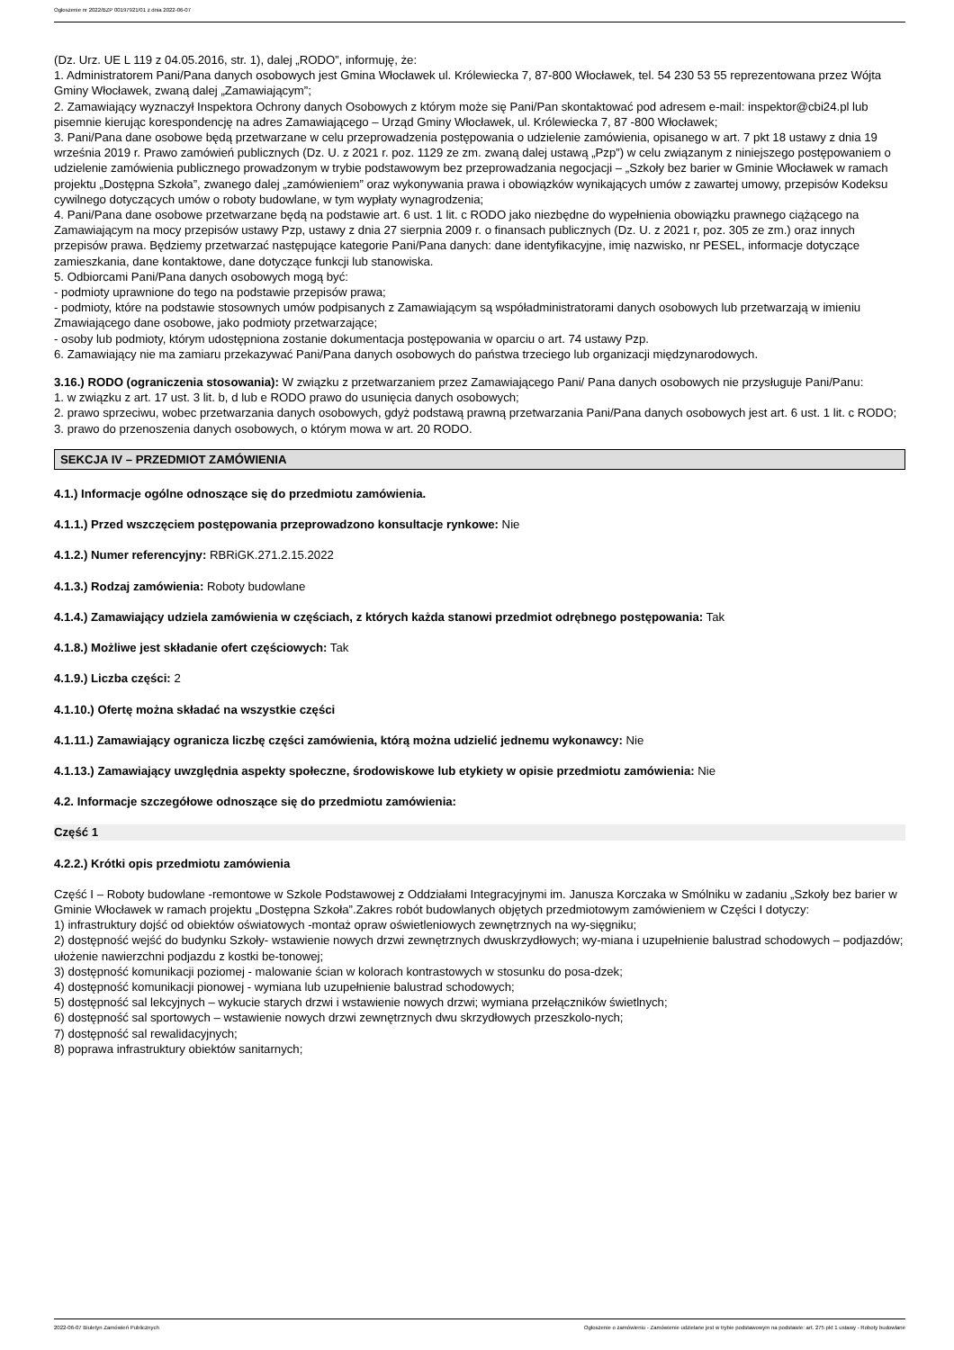Ogłoszenie nr 2022/BZP 00197921/01 z dnia 2022-06-07
(Dz. Urz. UE L 119 z 04.05.2016, str. 1), dalej „RODO”, informuję, że:
1. Administratorem Pani/Pana danych osobowych jest Gmina Włocławek ul. Królewiecka 7, 87-800 Włocławek, tel. 54 230 53 55 reprezentowana przez Wójta Gminy Włocławek, zwaną dalej „Zamawiającym”;
2. Zamawiający wyznaczył Inspektora Ochrony danych Osobowych z którym może się Pani/Pan skontaktować pod adresem e-mail: inspektor@cbi24.pl lub pisemnie kierując korespondencję na adres Zamawiającego – Urząd Gminy Włocławek, ul. Królewiecka 7, 87 -800 Włocławek;
3. Pani/Pana dane osobowe będą przetwarzane w celu przeprowadzenia postępowania o udzielenie zamówienia, opisanego w art. 7 pkt 18 ustawy z dnia 19 września 2019 r. Prawo zamówień publicznych (Dz. U. z 2021 r. poz. 1129 ze zm. zwaną dalej ustawą „Pzp”) w celu związanym z niniejszego postępowaniem o udzielenie zamówienia publicznego prowadzonym w trybie podstawowym bez przeprowadzania negocjacji – „Szkoły bez barier w Gminie Włocławek w ramach projektu „Dostępna Szkoła”, zwanego dalej „zamówieniem” oraz wykonywania prawa i obowiązków wynikających umów z zawartej umowy, przepisów Kodeksu cywilnego dotyczących umów o roboty budowlane, w tym wypłaty wynagrodzenia;
4. Pani/Pana dane osobowe przetwarzane będą na podstawie art. 6 ust. 1 lit. c RODO jako niezbędne do wypełnienia obowiązku prawnego ciążącego na Zamawiającym na mocy przepisów ustawy Pzp, ustawy z dnia 27 sierpnia 2009 r. o finansach publicznych (Dz. U. z 2021 r, poz. 305 ze zm.) oraz innych przepisów prawa. Będziemy przetwarzać następujące kategorie Pani/Pana danych: dane identyfikacyjne, imię nazwisko, nr PESEL, informacje dotyczące zamieszkania, dane kontaktowe, dane dotyczące funkcji lub stanowiska.
5. Odbiorcami Pani/Pana danych osobowych mogą być:
- podmioty uprawnione do tego na podstawie przepisów prawa;
- podmioty, które na podstawie stosownych umów podpisanych z Zamawiającym są współadministratorami danych osobowych lub przetwarzają w imieniu Zmawiającego dane osobowe, jako podmioty przetwarzające;
- osoby lub podmioty, którym udostępniona zostanie dokumentacja postępowania w oparciu o art. 74 ustawy Pzp.
6. Zamawiający nie ma zamiaru przekazywać Pani/Pana danych osobowych do państwa trzeciego lub organizacji międzynarodowych.
3.16.) RODO (ograniczenia stosowania): W związku z przetwarzaniem przez Zamawiającego Pani/ Pana danych osobowych nie przysługuje Pani/Panu:
1. w związku z art. 17 ust. 3 lit. b, d lub e RODO prawo do usunięcia danych osobowych;
2. prawo sprzeciwu, wobec przetwarzania danych osobowych, gdyż podstawą prawną przetwarzania Pani/Pana danych osobowych jest art. 6 ust. 1 lit. c RODO;
3. prawo do przenoszenia danych osobowych, o którym mowa w art. 20 RODO.
SEKCJA IV – PRZEDMIOT ZAMÓWIENIA
4.1.) Informacje ogólne odnoszące się do przedmiotu zamówienia.
4.1.1.) Przed wszczęciem postępowania przeprowadzono konsultacje rynkowe: Nie
4.1.2.) Numer referencyjny: RBRiGK.271.2.15.2022
4.1.3.) Rodzaj zamówienia: Roboty budowlane
4.1.4.) Zamawiający udziela zamówienia w częściach, z których każda stanowi przedmiot odrębnego postępowania: Tak
4.1.8.) Możliwe jest składanie ofert częściowych: Tak
4.1.9.) Liczba części: 2
4.1.10.) Ofertę można składać na wszystkie części
4.1.11.) Zamawiający ogranicza liczbę części zamówienia, którą można udzielić jednemu wykonawcy: Nie
4.1.13.) Zamawiający uwzględnia aspekty społeczne, środowiskowe lub etykiety w opisie przedmiotu zamówienia: Nie
4.2. Informacje szczegółowe odnoszące się do przedmiotu zamówienia:
Część 1
4.2.2.) Krótki opis przedmiotu zamówienia
Część I – Roboty budowlane -remontowe w Szkole Podstawowej z Oddziałami Integracyjnymi im. Janusza Korczaka w Smólniku w zadaniu „Szkoły bez barier w Gminie Włocławek w ramach projektu „Dostępna Szkoła”.Zakres robót budowlanych objętych przedmiotowym zamówieniem w Części I dotyczy:
1) infrastruktury dojść od obiektów oświatowych -montaż opraw oświetleniowych zewnętrznych na wy-sięgniku;
2) dostępność wejść do budynku Szkoły- wstawienie nowych drzwi zewnętrznych dwuskrzydłowych; wy-miana i uzupełnienie balustrad schodowych – podjazdów; ułożenie nawierzchni podjazdu z kostki be-tonowej;
3) dostępność komunikacji poziomej - malowanie ścian w kolorach kontrastowych w stosunku do posa-dzek;
4) dostępność komunikacji pionowej - wymiana lub uzupełnienie balustrad schodowych;
5) dostępność sal lekcyjnych – wykucie starych drzwi i wstawienie nowych drzwi; wymiana przełączników świetlnych;
6) dostępność sal sportowych – wstawienie nowych drzwi zewnętrznych dwu skrzydłowych przeszkolo-nych;
7) dostępność sal rewalidacyjnych;
8) poprawa infrastruktury obiektów sanitarnych;
2022-06-07 Biuletyn Zamówień Publicznych Ogłoszenie o zamówieniu - Zamówienie udzielane jest w trybie podstawowym na podstawie: art. 275 pkt 1 ustawy - Roboty budowlane